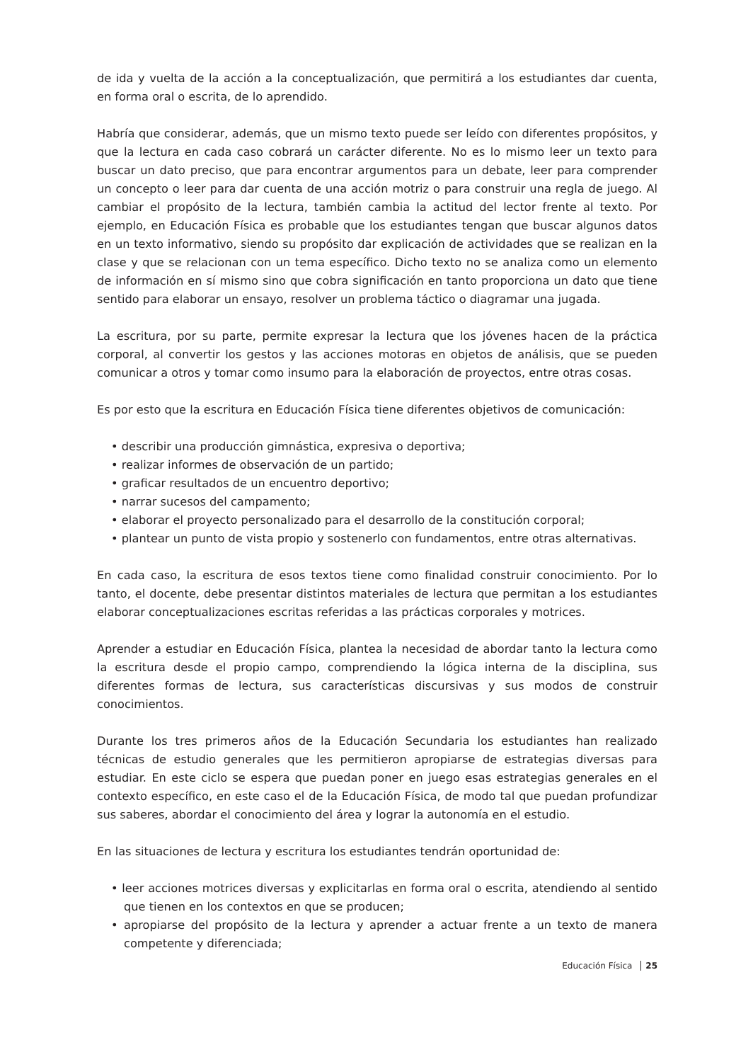de ida y vuelta de la acción a la conceptualización, que permitirá a los estudiantes dar cuenta, en forma oral o escrita, de lo aprendido.
Habría que considerar, además, que un mismo texto puede ser leído con diferentes propósitos, y que la lectura en cada caso cobrará un carácter diferente. No es lo mismo leer un texto para buscar un dato preciso, que para encontrar argumentos para un debate, leer para comprender un concepto o leer para dar cuenta de una acción motriz o para construir una regla de juego. Al cambiar el propósito de la lectura, también cambia la actitud del lector frente al texto. Por ejemplo, en Educación Física es probable que los estudiantes tengan que buscar algunos datos en un texto informativo, siendo su propósito dar explicación de actividades que se realizan en la clase y que se relacionan con un tema específico. Dicho texto no se analiza como un elemento de información en sí mismo sino que cobra significación en tanto proporciona un dato que tiene sentido para elaborar un ensayo, resolver un problema táctico o diagramar una jugada.
La escritura, por su parte, permite expresar la lectura que los jóvenes hacen de la práctica corporal, al convertir los gestos y las acciones motoras en objetos de análisis, que se pueden comunicar a otros y tomar como insumo para la elaboración de proyectos, entre otras cosas.
Es por esto que la escritura en Educación Física tiene diferentes objetivos de comunicación:
• describir una producción gimnástica, expresiva o deportiva;
• realizar informes de observación de un partido;
• graficar resultados de un encuentro deportivo;
• narrar sucesos del campamento;
• elaborar el proyecto personalizado para el desarrollo de la constitución corporal;
• plantear un punto de vista propio y sostenerlo con fundamentos, entre otras alternativas.
En cada caso, la escritura de esos textos tiene como finalidad construir conocimiento. Por lo tanto, el docente, debe presentar distintos materiales de lectura que permitan a los estudiantes elaborar conceptualizaciones escritas referidas a las prácticas corporales y motrices.
Aprender a estudiar en Educación Física, plantea la necesidad de abordar tanto la lectura como la escritura desde el propio campo, comprendiendo la lógica interna de la disciplina, sus diferentes formas de lectura, sus características discursivas y sus modos de construir conocimientos.
Durante los tres primeros años de la Educación Secundaria los estudiantes han realizado técnicas de estudio generales que les permitieron apropiarse de estrategias diversas para estudiar. En este ciclo se espera que puedan poner en juego esas estrategias generales en el contexto específico, en este caso el de la Educación Física, de modo tal que puedan profundizar sus saberes, abordar el conocimiento del área y lograr la autonomía en el estudio.
En las situaciones de lectura y escritura los estudiantes tendrán oportunidad de:
• leer acciones motrices diversas y explicitarlas en forma oral o escrita, atendiendo al sentido que tienen en los contextos en que se producen;
• apropiarse del propósito de la lectura y aprender a actuar frente a un texto de manera competente y diferenciada;
Educación Física 25